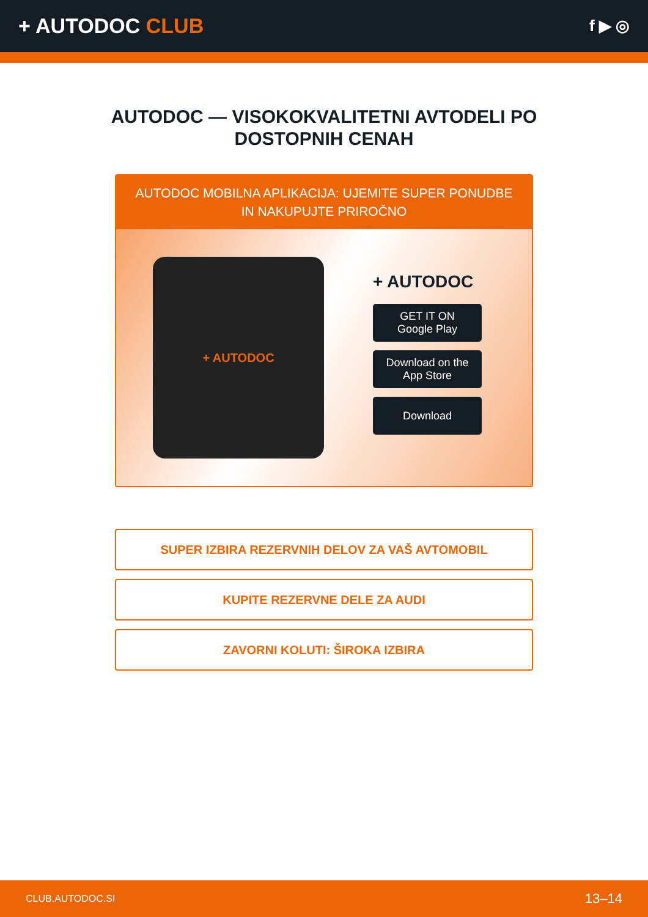+ AUTODOC CLUB
f ▶ ◎
AUTODOC — VISOKOKVALITETNI AVTODELI PO DOSTOPNIH CENAH
AUTODOC MOBILNA APLIKACIJA: UJEMITE SUPER PONUDBE IN NAKUPUJTE PRIROČNO
+ AUTODOC
+ AUTODOC
GET IT ON
Google Play
Download on the
App Store
Download
SUPER IZBIRA REZERVNIH DELOV ZA VAŠ AVTOMOBIL
KUPITE REZERVNE DELE ZA AUDI
ZAVORNI KOLUTI: ŠIROKA IZBIRA
CLUB.AUTODOC.SI 13–14